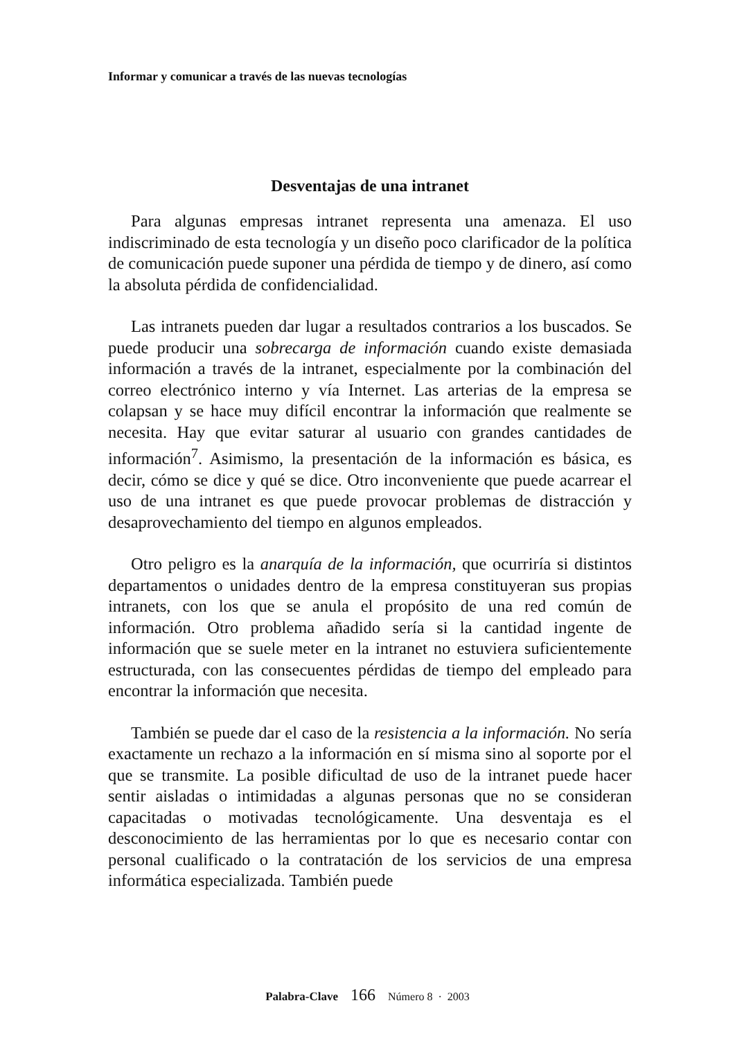Informar y comunicar a través de las nuevas tecnologías
Desventajas de una intranet
Para algunas empresas intranet representa una amenaza. El uso indiscriminado de esta tecnología y un diseño poco clarificador de la política de comunicación puede suponer una pérdida de tiempo y de dinero, así como la absoluta pérdida de confidencialidad.
Las intranets pueden dar lugar a resultados contrarios a los buscados. Se puede producir una sobrecarga de información cuando existe demasiada información a través de la intranet, especialmente por la combinación del correo electrónico interno y vía Internet. Las arterias de la empresa se colapsan y se hace muy difícil encontrar la información que realmente se necesita. Hay que evitar saturar al usuario con grandes cantidades de información<sup>7</sup>. Asimismo, la presentación de la información es básica, es decir, cómo se dice y qué se dice. Otro inconveniente que puede acarrear el uso de una intranet es que puede provocar problemas de distracción y desaprovechamiento del tiempo en algunos empleados.
Otro peligro es la anarquía de la información, que ocurriría si distintos departamentos o unidades dentro de la empresa constituyeran sus propias intranets, con los que se anula el propósito de una red común de información. Otro problema añadido sería si la cantidad ingente de información que se suele meter en la intranet no estuviera suficientemente estructurada, con las consecuentes pérdidas de tiempo del empleado para encontrar la información que necesita.
También se puede dar el caso de la resistencia a la información. No sería exactamente un rechazo a la información en sí misma sino al soporte por el que se transmite. La posible dificultad de uso de la intranet puede hacer sentir aisladas o intimidadas a algunas personas que no se consideran capacitadas o motivadas tecnológicamente. Una desventaja es el desconocimiento de las herramientas por lo que es necesario contar con personal cualificado o la contratación de los servicios de una empresa informática especializada. También puede
Palabra-Clave 166 Número 8 · 2003